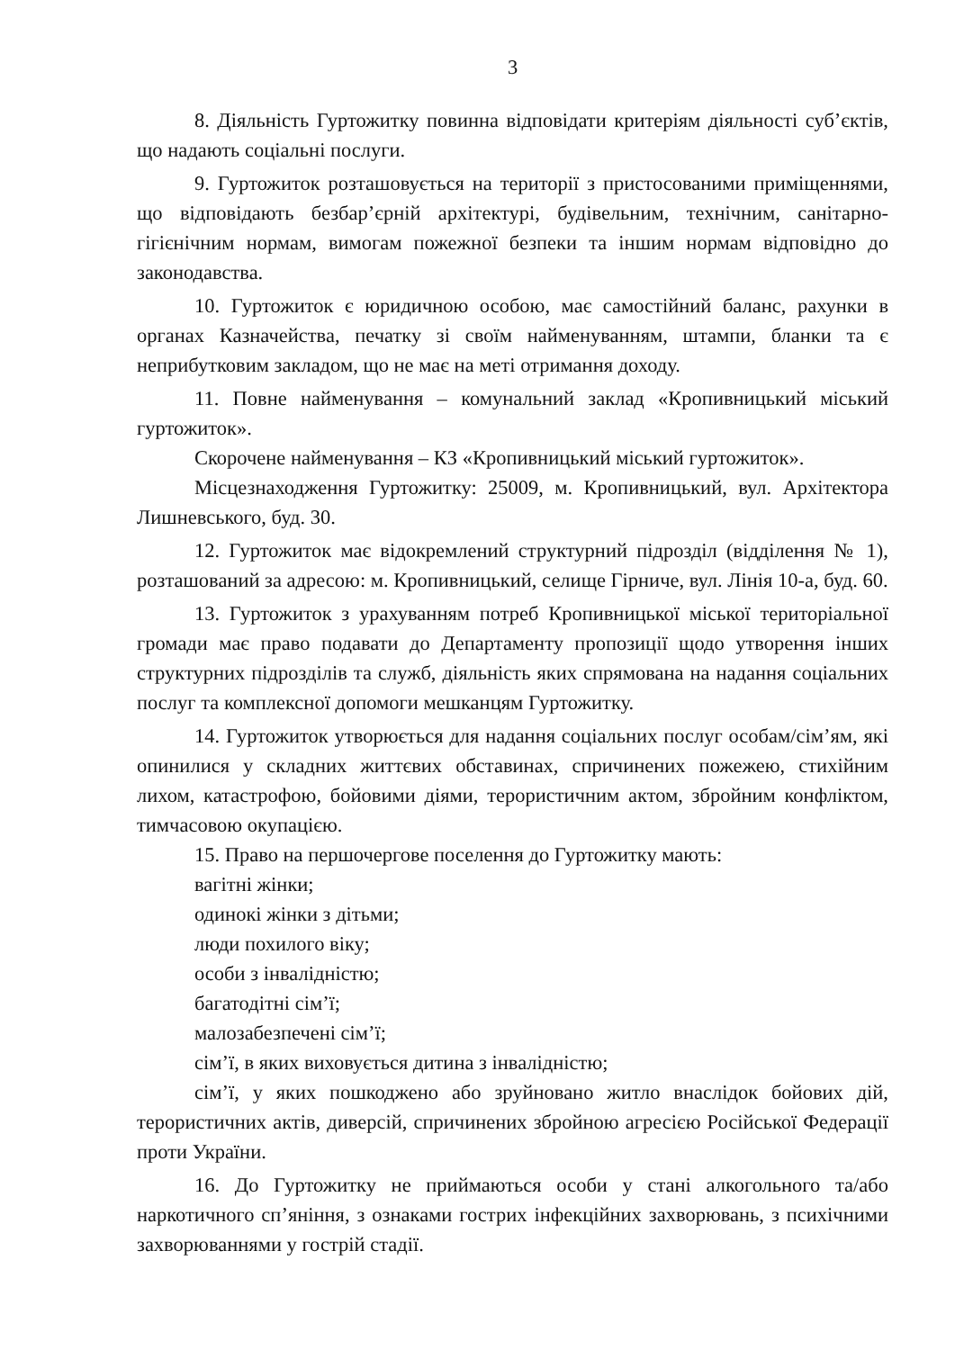3
8. Діяльність Гуртожитку повинна відповідати критеріям діяльності суб’єктів, що надають соціальні послуги.
9. Гуртожиток розташовується на території з пристосованими приміщеннями, що відповідають безбар’єрній архітектурі, будівельним, технічним, санітарно-гігієнічним нормам, вимогам пожежної безпеки та іншим нормам відповідно до законодавства.
10. Гуртожиток є юридичною особою, має самостійний баланс, рахунки в органах Казначейства, печатку зі своїм найменуванням, штампи, бланки та є неприбутковим закладом, що не має на меті отримання доходу.
11. Повне найменування – комунальний заклад «Кропивницький міський гуртожиток».
Скорочене найменування – КЗ «Кропивницький міський гуртожиток».
Місцезнаходження Гуртожитку: 25009, м. Кропивницький, вул. Архітектора Лишневського, буд. 30.
12. Гуртожиток має відокремлений структурний підрозділ (відділення № 1), розташований за адресою: м. Кропивницький, селище Гірниче, вул. Лінія 10-а, буд. 60.
13. Гуртожиток з урахуванням потреб Кропивницької міської територіальної громади має право подавати до Департаменту пропозиції щодо утворення інших структурних підрозділів та служб, діяльність яких спрямована на надання соціальних послуг та комплексної допомоги мешканцям Гуртожитку.
14. Гуртожиток утворюється для надання соціальних послуг особам/сім’ям, які опинилися у складних життєвих обставинах, спричинених пожежею, стихійним лихом, катастрофою, бойовими діями, терористичним актом, збройним конфліктом, тимчасовою окупацією.
15. Право на першочергове поселення до Гуртожитку мають:
вагітні жінки;
одинокі жінки з дітьми;
люди похилого віку;
особи з інвалідністю;
багатодітні сім’ї;
малозабезпечені сім’ї;
сім’ї, в яких виховується дитина з інвалідністю;
сім’ї, у яких пошкоджено або зруйновано житло внаслідок бойових дій, терористичних актів, диверсій, спричинених збройною агресією Російської Федерації проти України.
16. До Гуртожитку не приймаються особи у стані алкогольного та/або наркотичного сп’яніння, з ознаками гострих інфекційних захворювань, з психічними захворюваннями у гострій стадії.